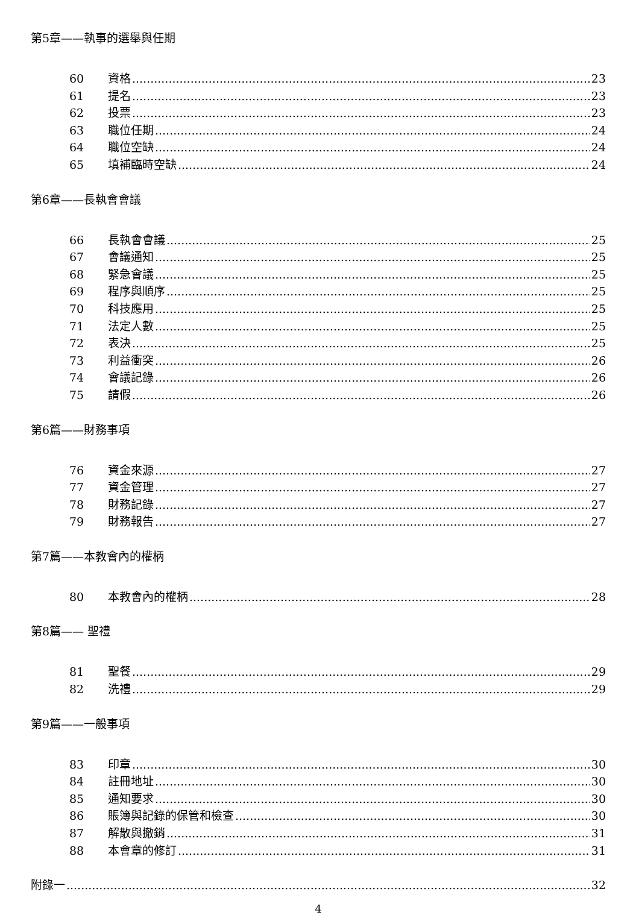第5章——執事的選舉與任期
60 資格 23
61 提名 23
62 投票 23
63 職位任期 24
64 職位空缺 24
65 填補臨時空缺 24
第6章——長執會會議
66 長執會會議 25
67 會議通知 25
68 緊急會議 25
69 程序與順序 25
70 科技應用 25
71 法定人數 25
72 表決 25
73 利益衝突 26
74 會議記錄 26
75 請假 26
第6篇——財務事項
76 資金來源 27
77 資金管理 27
78 財務記錄 27
79 財務報告 27
第7篇——本教會內的權柄
80 本教會內的權柄 28
第8篇—— 聖禮
81 聖餐 29
82 洗禮 29
第9篇——一般事項
83 印章 30
84 註冊地址 30
85 通知要求 30
86 賬簿與記錄的保管和檢查 30
87 解散與撤銷 31
88 本會章的修訂 31
附錄一 32
4